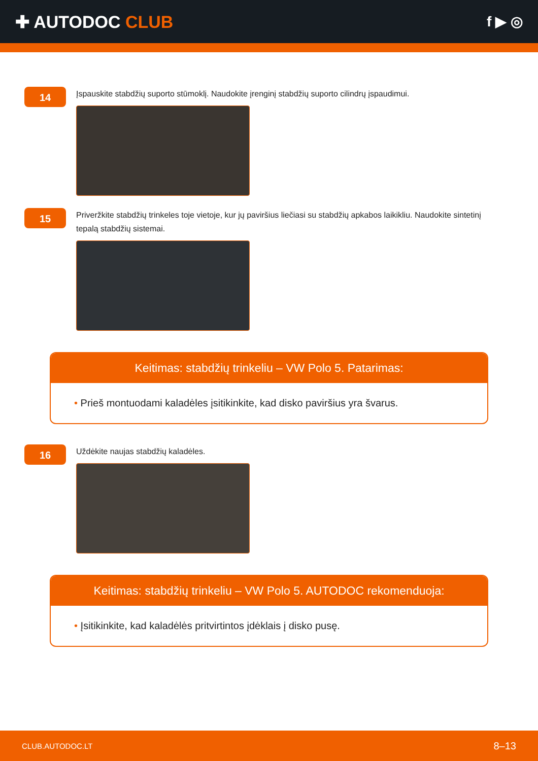✚ AUTODOC CLUB
f ▶ ◎
14
Įspauskite stabdžių suporto stūmoklį. Naudokite įrenginį stabdžių suporto cilindrų įspaudimui.
15
Priveržkite stabdžių trinkeles toje vietoje, kur jų paviršius liečiasi su stabdžių apkabos laikikliu. Naudokite sintetinį tepalą stabdžių sistemai.
Keitimas: stabdžių trinkeliu – VW Polo 5. Patarimas:
• Prieš montuodami kaladėles įsitikinkite, kad disko paviršius yra švarus.
16
Uždėkite naujas stabdžių kaladėles.
Keitimas: stabdžių trinkeliu – VW Polo 5. AUTODOC rekomenduoja:
• Įsitikinkite, kad kaladėlės pritvirtintos įdėklais į disko pusę.
CLUB.AUTODOC.LT 8–13